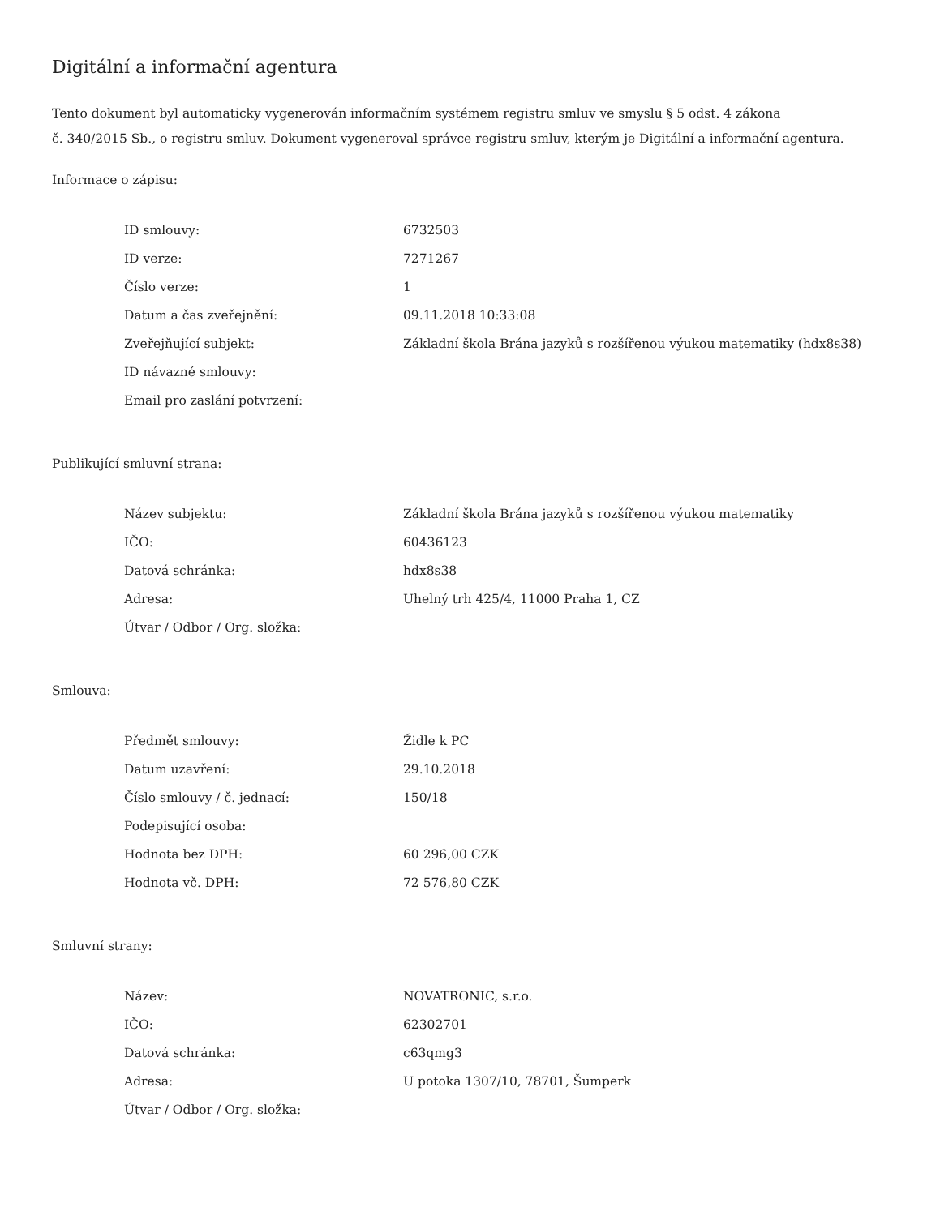Digitální a informační agentura
Tento dokument byl automaticky vygenerován informačním systémem registru smluv ve smyslu § 5 odst. 4 zákona
č. 340/2015 Sb., o registru smluv. Dokument vygeneroval správce registru smluv, kterým je Digitální a informační agentura.
Informace o zápisu:
| ID smlouvy: | 6732503 |
| ID verze: | 7271267 |
| Číslo verze: | 1 |
| Datum a čas zveřejnění: | 09.11.2018 10:33:08 |
| Zveřejňující subjekt: | Základní škola Brána jazyků s rozšířenou výukou matematiky (hdx8s38) |
| ID návazné smlouvy: | |
| Email pro zaslání potvrzení: | |
Publikující smluvní strana:
| Název subjektu: | Základní škola Brána jazyků s rozšířenou výukou matematiky |
| IČO: | 60436123 |
| Datová schránka: | hdx8s38 |
| Adresa: | Uhelný trh 425/4, 11000 Praha 1, CZ |
| Útvar / Odbor / Org. složka: | |
Smlouva:
| Předmět smlouvy: | Židle k PC |
| Datum uzavření: | 29.10.2018 |
| Číslo smlouvy / č. jednací: | 150/18 |
| Podepisující osoba: | |
| Hodnota bez DPH: | 60 296,00 CZK |
| Hodnota vč. DPH: | 72 576,80 CZK |
Smluvní strany:
| Název: | NOVATRONIC, s.r.o. |
| IČO: | 62302701 |
| Datová schránka: | c63qmg3 |
| Adresa: | U potoka 1307/10, 78701, Šumperk |
| Útvar / Odbor / Org. složka: | |